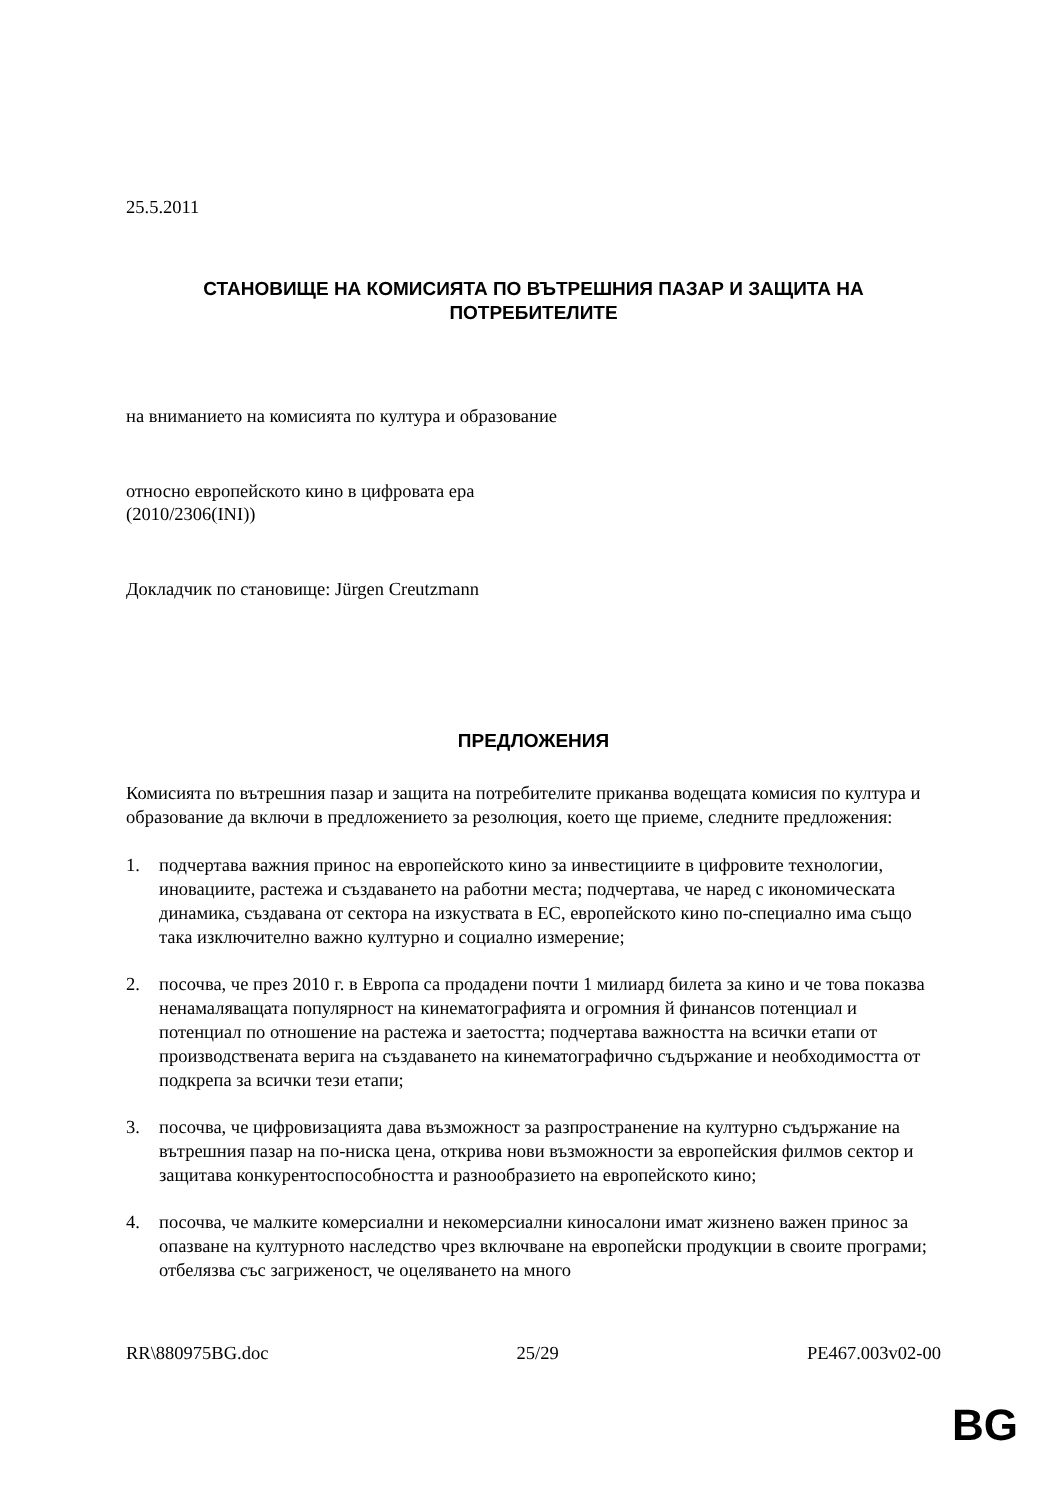25.5.2011
СТАНОВИЩЕ НА КОМИСИЯТА ПО ВЪТРЕШНИЯ ПАЗАР И ЗАЩИТА НА ПОТРЕБИТЕЛИТЕ
на вниманието на комисията по култура и образование
относно европейското кино в цифровата ера
(2010/2306(INI))
Докладчик по становище: Jürgen Creutzmann
ПРЕДЛОЖЕНИЯ
Комисията по вътрешния пазар и защита на потребителите приканва водещата комисия по култура и образование да включи в предложението за резолюция, което ще приеме, следните предложения:
1. подчертава важния принос на европейското кино за инвестициите в цифровите технологии, иновациите, растежа и създаването на работни места; подчертава, че наред с икономическата динамика, създавана от сектора на изкуствата в ЕС, европейското кино по-специално има също така изключително важно културно и социално измерение;
2. посочва, че през 2010 г. в Европа са продадени почти 1 милиард билета за кино и че това показва ненамаляващата популярност на кинематографията и огромния й финансов потенциал и потенциал по отношение на растежа и заетостта; подчертава важността на всички етапи от производствената верига на създаването на кинематографично съдържание и необходимостта от подкрепа за всички тези етапи;
3. посочва, че цифровизацията дава възможност за разпространение на културно съдържание на вътрешния пазар на по-ниска цена, открива нови възможности за европейския филмов сектор и защитава конкурентоспособността и разнообразието на европейското кино;
4. посочва, че малките комерсиални и некомерсиални киносалони имат жизнено важен принос за опазване на културното наследство чрез включване на европейски продукции в своите програми; отбелязва със загриженост, че оцеляването на много
RR\880975BG.doc 25/29 PE467.003v02-00
BG